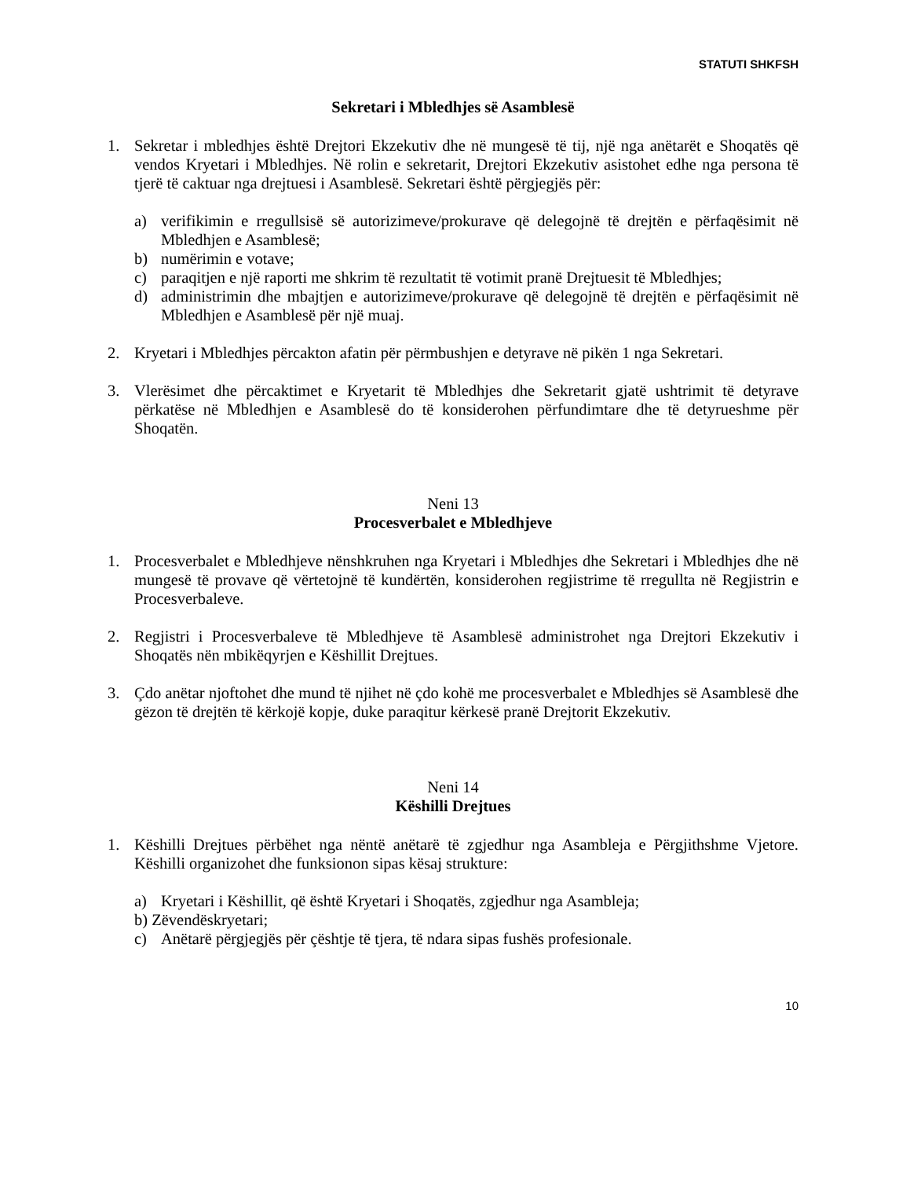STATUTI SHKFSH
Sekretari i Mbledhjes së Asamblesë
1. Sekretar i mbledhjes është Drejtori Ekzekutiv dhe në mungesë të tij, një nga anëtarët e Shoqatës që vendos Kryetari i Mbledhjes. Në rolin e sekretarit, Drejtori Ekzekutiv asistohet edhe nga persona të tjerë të caktuar nga drejtuesi i Asamblesë. Sekretari është përgjegjës për:
a) verifikimin e rregullsisë së autorizimeve/prokurave që delegojnë të drejtën e përfaqësimit në Mbledhjen e Asamblesë;
b) numërimin e votave;
c) paraqitjen e një raporti me shkrim të rezultatit të votimit pranë Drejtuesit të Mbledhjes;
d) administrimin dhe mbajtjen e autorizimeve/prokurave që delegojnë të drejtën e përfaqësimit në Mbledhjen e Asamblesë për një muaj.
2. Kryetari i Mbledhjes përcakton afatin për përmbushjen e detyrave në pikën 1 nga Sekretari.
3. Vlerësimet dhe përcaktimet e Kryetarit të Mbledhjes dhe Sekretarit gjatë ushtrimit të detyrave përkatëse në Mbledhjen e Asamblesë do të konsiderohen përfundimtare dhe të detyrueshme për Shoqatën.
Neni 13
Procesverbalet e Mbledhjeve
1. Procesverbalet e Mbledhjeve nënshkruhen nga Kryetari i Mbledhjes dhe Sekretari i Mbledhjes dhe në mungesë të provave që vërtetojnë të kundërtën, konsiderohen regjistrime të rregullta në Regjistrin e Procesverbaleve.
2. Regjistri i Procesverbaleve të Mbledhjeve të Asamblesë administrohet nga Drejtori Ekzekutiv i Shoqatës nën mbikëqyrjen e Këshillit Drejtues.
3. Çdo anëtar njoftohet dhe mund të njihet në çdo kohë me procesverbalet e Mbledhjes së Asamblesë dhe gëzon të drejtën të kërkojë kopje, duke paraqitur kërkesë pranë Drejtorit Ekzekutiv.
Neni 14
Këshilli Drejtues
1. Këshilli Drejtues përbëhet nga nëntë anëtarë të zgjedhur nga Asambleja e Përgjithshme Vjetore. Këshilli organizohet dhe funksionon sipas kësaj strukture:
a) Kryetari i Këshillit, që është Kryetari i Shoqatës, zgjedhur nga Asambleja;
b) Zëvendëskryetari;
c) Anëtarë përgjegjës për çështje të tjera, të ndara sipas fushës profesionale.
10